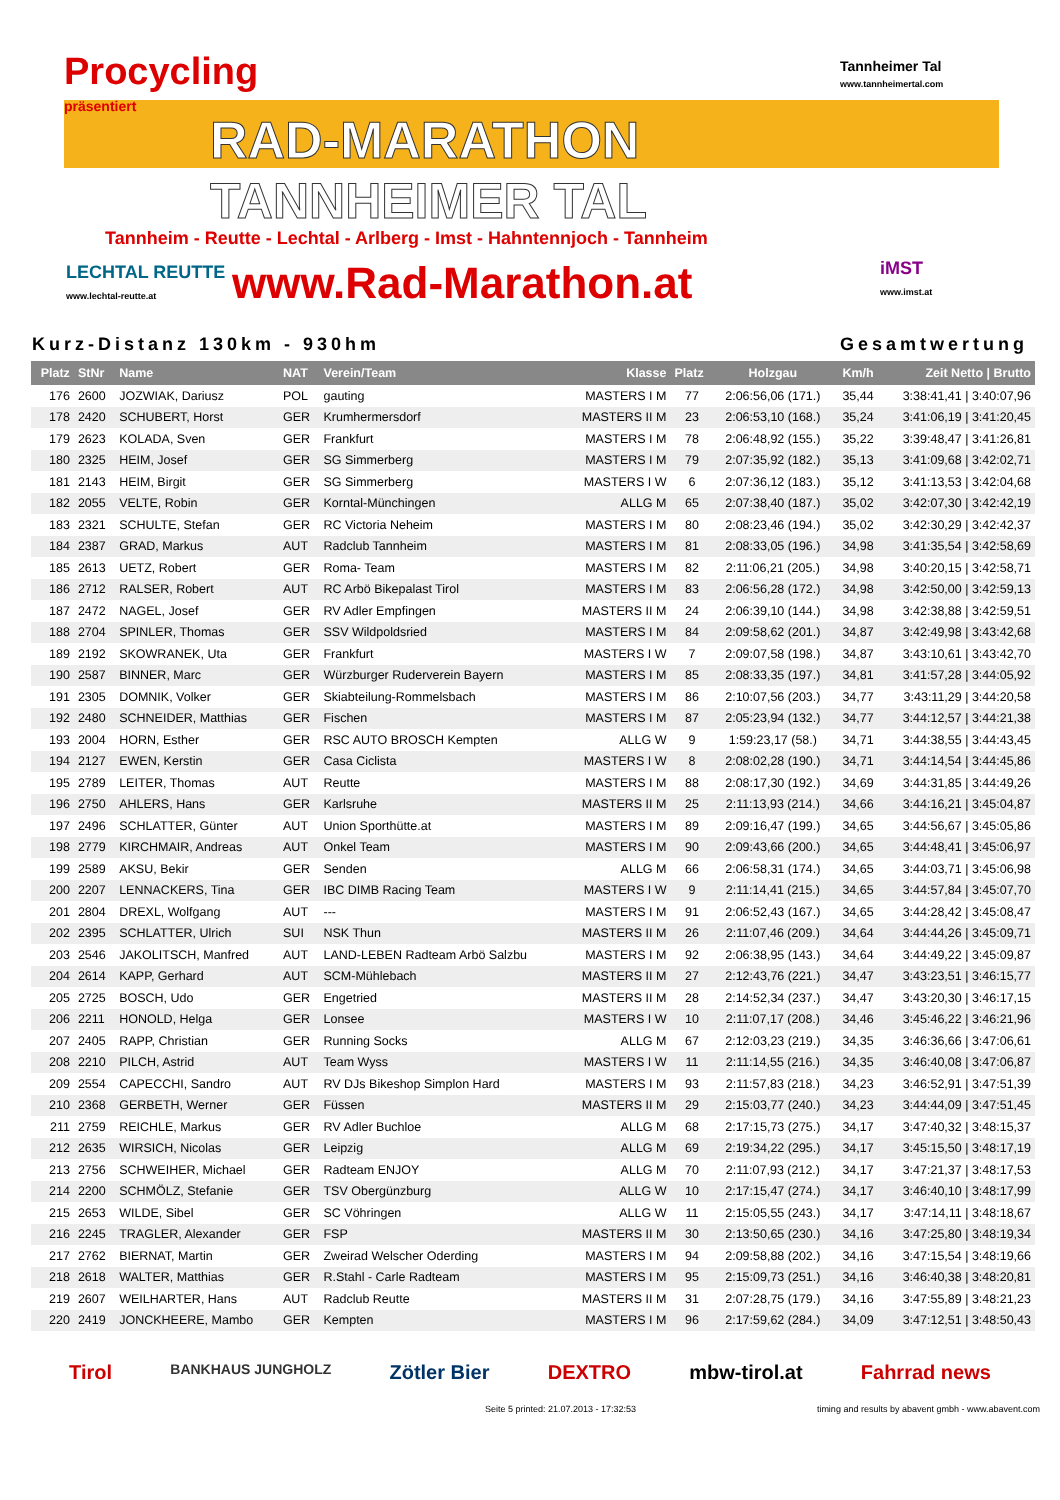Procycling
präsentiert
Tannheimer Tal
www.tannheimertal.com
RAD-MARATHON
TANNHEIMER TAL
Tannheim - Reutte - Lechtal - Arlberg - Imst - Hahntennjoch - Tannheim
LECHTAL REUTTE
www.lechtal-reutte.at
www.Rad-Marathon.at
iMST
www.imst.at
Kurz-Distanz 130km - 930hm Gesamtwertung
| Platz | StNr | Name | NAT | Verein/Team | Klasse | Platz | Holzgau | Km/h | Zeit Netto / Brutto |
| --- | --- | --- | --- | --- | --- | --- | --- | --- | --- |
| 176 | 2600 | JOZWIAK, Dariusz | POL | gauting | MASTERS I M | 77 | 2:06:56,06 (171.) | 35,44 | 3:38:41,41 / 3:40:07,96 |
| 178 | 2420 | SCHUBERT, Horst | GER | Krumhermersdorf | MASTERS II M | 23 | 2:06:53,10 (168.) | 35,24 | 3:41:06,19 / 3:41:20,45 |
| 179 | 2623 | KOLADA, Sven | GER | Frankfurt | MASTERS I M | 78 | 2:06:48,92 (155.) | 35,22 | 3:39:48,47 / 3:41:26,81 |
| 180 | 2325 | HEIM, Josef | GER | SG Simmerberg | MASTERS I M | 79 | 2:07:35,92 (182.) | 35,13 | 3:41:09,68 / 3:42:02,71 |
| 181 | 2143 | HEIM, Birgit | GER | SG Simmerberg | MASTERS I W | 6 | 2:07:36,12 (183.) | 35,12 | 3:41:13,53 / 3:42:04,68 |
| 182 | 2055 | VELTE, Robin | GER | Korntal-Münchingen | ALLG M | 65 | 2:07:38,40 (187.) | 35,02 | 3:42:07,30 / 3:42:42,19 |
| 183 | 2321 | SCHULTE, Stefan | GER | RC Victoria Neheim | MASTERS I M | 80 | 2:08:23,46 (194.) | 35,02 | 3:42:30,29 / 3:42:42,37 |
| 184 | 2387 | GRAD, Markus | AUT | Radclub Tannheim | MASTERS I M | 81 | 2:08:33,05 (196.) | 34,98 | 3:41:35,54 / 3:42:58,69 |
| 185 | 2613 | UETZ, Robert | GER | Roma- Team | MASTERS I M | 82 | 2:11:06,21 (205.) | 34,98 | 3:40:20,15 / 3:42:58,71 |
| 186 | 2712 | RALSER, Robert | AUT | RC Arbö Bikepalast Tirol | MASTERS I M | 83 | 2:06:56,28 (172.) | 34,98 | 3:42:50,00 / 3:42:59,13 |
| 187 | 2472 | NAGEL, Josef | GER | RV Adler Empfingen | MASTERS II M | 24 | 2:06:39,10 (144.) | 34,98 | 3:42:38,88 / 3:42:59,51 |
| 188 | 2704 | SPINLER, Thomas | GER | SSV Wildpoldsried | MASTERS I M | 84 | 2:09:58,62 (201.) | 34,87 | 3:42:49,98 / 3:43:42,68 |
| 189 | 2192 | SKOWRANEK, Uta | GER | Frankfurt | MASTERS I W | 7 | 2:09:07,58 (198.) | 34,87 | 3:43:10,61 / 3:43:42,70 |
| 190 | 2587 | BINNER, Marc | GER | Würzburger Ruderverein Bayern | MASTERS I M | 85 | 2:08:33,35 (197.) | 34,81 | 3:41:57,28 / 3:44:05,92 |
| 191 | 2305 | DOMNIK, Volker | GER | Skiabteilung-Rommelsbach | MASTERS I M | 86 | 2:10:07,56 (203.) | 34,77 | 3:43:11,29 / 3:44:20,58 |
| 192 | 2480 | SCHNEIDER, Matthias | GER | Fischen | MASTERS I M | 87 | 2:05:23,94 (132.) | 34,77 | 3:44:12,57 / 3:44:21,38 |
| 193 | 2004 | HORN, Esther | GER | RSC AUTO BROSCH Kempten | ALLG W | 9 | 1:59:23,17 (58.) | 34,71 | 3:44:38,55 / 3:44:43,45 |
| 194 | 2127 | EWEN, Kerstin | GER | Casa Ciclista | MASTERS I W | 8 | 2:08:02,28 (190.) | 34,71 | 3:44:14,54 / 3:44:45,86 |
| 195 | 2789 | LEITER, Thomas | AUT | Reutte | MASTERS I M | 88 | 2:08:17,30 (192.) | 34,69 | 3:44:31,85 / 3:44:49,26 |
| 196 | 2750 | AHLERS, Hans | GER | Karlsruhe | MASTERS II M | 25 | 2:11:13,93 (214.) | 34,66 | 3:44:16,21 / 3:45:04,87 |
| 197 | 2496 | SCHLATTER, Günter | AUT | Union Sporthütte.at | MASTERS I M | 89 | 2:09:16,47 (199.) | 34,65 | 3:44:56,67 / 3:45:05,86 |
| 198 | 2779 | KIRCHMAIR, Andreas | AUT | Onkel Team | MASTERS I M | 90 | 2:09:43,66 (200.) | 34,65 | 3:44:48,41 / 3:45:06,97 |
| 199 | 2589 | AKSU, Bekir | GER | Senden | ALLG M | 66 | 2:06:58,31 (174.) | 34,65 | 3:44:03,71 / 3:45:06,98 |
| 200 | 2207 | LENNACKERS, Tina | GER | IBC DIMB Racing Team | MASTERS I W | 9 | 2:11:14,41 (215.) | 34,65 | 3:44:57,84 / 3:45:07,70 |
| 201 | 2804 | DREXL, Wolfgang | AUT | --- | MASTERS I M | 91 | 2:06:52,43 (167.) | 34,65 | 3:44:28,42 / 3:45:08,47 |
| 202 | 2395 | SCHLATTER, Ulrich | SUI | NSK Thun | MASTERS II M | 26 | 2:11:07,46 (209.) | 34,64 | 3:44:44,26 / 3:45:09,71 |
| 203 | 2546 | JAKOLITSCH, Manfred | AUT | LAND-LEBEN Radteam Arbö Salzbu | MASTERS I M | 92 | 2:06:38,95 (143.) | 34,64 | 3:44:49,22 / 3:45:09,87 |
| 204 | 2614 | KAPP, Gerhard | AUT | SCM-Mühlebach | MASTERS II M | 27 | 2:12:43,76 (221.) | 34,47 | 3:43:23,51 / 3:46:15,77 |
| 205 | 2725 | BOSCH, Udo | GER | Engetried | MASTERS II M | 28 | 2:14:52,34 (237.) | 34,47 | 3:43:20,30 / 3:46:17,15 |
| 206 | 2211 | HONOLD, Helga | GER | Lonsee | MASTERS I W | 10 | 2:11:07,17 (208.) | 34,46 | 3:45:46,22 / 3:46:21,96 |
| 207 | 2405 | RAPP, Christian | GER | Running Socks | ALLG M | 67 | 2:12:03,23 (219.) | 34,35 | 3:46:36,66 / 3:47:06,61 |
| 208 | 2210 | PILCH, Astrid | AUT | Team Wyss | MASTERS I W | 11 | 2:11:14,55 (216.) | 34,35 | 3:46:40,08 / 3:47:06,87 |
| 209 | 2554 | CAPECCHI, Sandro | AUT | RV DJs Bikeshop Simplon Hard | MASTERS I M | 93 | 2:11:57,83 (218.) | 34,23 | 3:46:52,91 / 3:47:51,39 |
| 210 | 2368 | GERBETH, Werner | GER | Füssen | MASTERS II M | 29 | 2:15:03,77 (240.) | 34,23 | 3:44:44,09 / 3:47:51,45 |
| 211 | 2759 | REICHLE, Markus | GER | RV Adler Buchloe | ALLG M | 68 | 2:17:15,73 (275.) | 34,17 | 3:47:40,32 / 3:48:15,37 |
| 212 | 2635 | WIRSICH, Nicolas | GER | Leipzig | ALLG M | 69 | 2:19:34,22 (295.) | 34,17 | 3:45:15,50 / 3:48:17,19 |
| 213 | 2756 | SCHWEIHER, Michael | GER | Radteam ENJOY | ALLG M | 70 | 2:11:07,93 (212.) | 34,17 | 3:47:21,37 / 3:48:17,53 |
| 214 | 2200 | SCHMÖLZ, Stefanie | GER | TSV Obergünzburg | ALLG W | 10 | 2:17:15,47 (274.) | 34,17 | 3:46:40,10 / 3:48:17,99 |
| 215 | 2653 | WILDE, Sibel | GER | SC Vöhringen | ALLG W | 11 | 2:15:05,55 (243.) | 34,17 | 3:47:14,11 / 3:48:18,67 |
| 216 | 2245 | TRAGLER, Alexander | GER | FSP | MASTERS II M | 30 | 2:13:50,65 (230.) | 34,16 | 3:47:25,80 / 3:48:19,34 |
| 217 | 2762 | BIERNAT, Martin | GER | Zweirad Welscher Oderding | MASTERS I M | 94 | 2:09:58,88 (202.) | 34,16 | 3:47:15,54 / 3:48:19,66 |
| 218 | 2618 | WALTER, Matthias | GER | R.Stahl - Carle Radteam | MASTERS I M | 95 | 2:15:09,73 (251.) | 34,16 | 3:46:40,38 / 3:48:20,81 |
| 219 | 2607 | WEILHARTER, Hans | AUT | Radclub Reutte | MASTERS II M | 31 | 2:07:28,75 (179.) | 34,16 | 3:47:55,89 / 3:48:21,23 |
| 220 | 2419 | JONCKHEERE, Mambo | GER | Kempten | MASTERS I M | 96 | 2:17:59,62 (284.) | 34,09 | 3:47:12,51 / 3:48:50,43 |
Tirol BANKHAUS JUNGHOLZ Zötler Bier DEXTRO mbw-tirol.at Fahrrad news
Seite 5 printed: 21.07.2013 - 17:32:53 timing and results by abavent gmbh - www.abavent.com